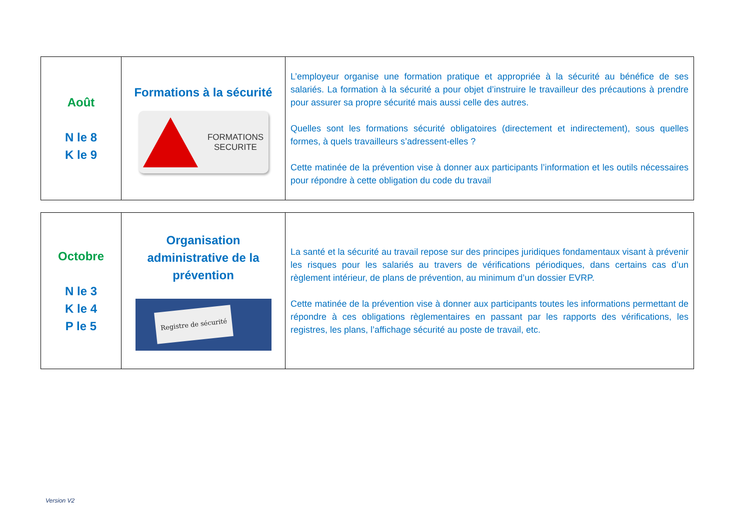| Août N le 8 K le 9 | Formations à la sécurité FORMATIONS SECURITE | L’employeur organise une formation pratique et appropriée à la sécurité au bénéfice de ses salariés. La formation à la sécurité a pour objet d’instruire le travailleur des précautions à prendre pour assurer sa propre sécurité mais aussi celle des autres. Quelles sont les formations sécurité obligatoires (directement et indirectement), sous quelles formes, à quels travailleurs s’adressent-elles ? Cette matinée de la prévention vise à donner aux participants l’information et les outils nécessaires pour répondre à cette obligation du code du travail |
| Octobre N le 3 K le 4 P le 5 | Organisation administrative de la prévention Registre de sécurité | La santé et la sécurité au travail repose sur des principes juridiques fondamentaux visant à prévenir les risques pour les salariés au travers de vérifications périodiques, dans certains cas d’un règlement intérieur, de plans de prévention, au minimum d’un dossier EVRP. Cette matinée de la prévention vise à donner aux participants toutes les informations permettant de répondre à ces obligations règlementaires en passant par les rapports des vérifications, les registres, les plans, l’affichage sécurité au poste de travail, etc. |
Version V2